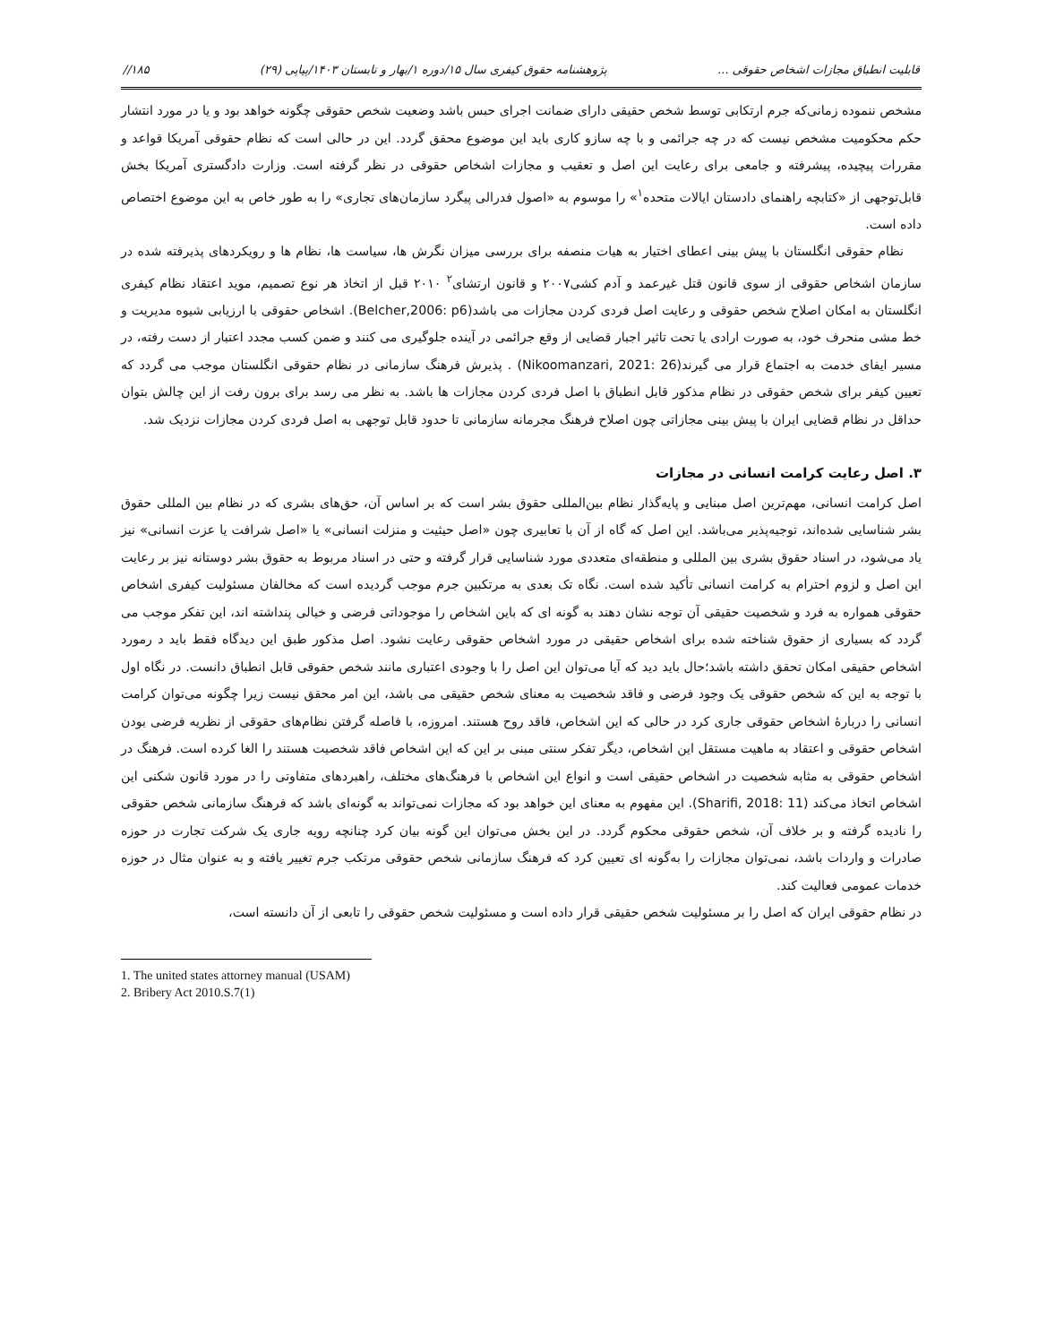قابلیت انطباق مجازات اشخاص حقوقی ... پژوهشنامه حقوق کیفری سال ۱۵/دوره ۱/بهار و تابستان ۱۴۰۳/پیاپی (۲۹) ۱۸۵//
مشخص ننموده زمانی‌که جرم ارتکابی توسط شخص حقیقی دارای ضمانت اجرای حبس باشد وضعیت شخص حقوقی چگونه خواهد بود و یا در مورد انتشار حکم محکومیت مشخص نیست که در چه جرائمی و با چه سازو کاری باید این موضوع محقق گردد. این در حالی است که نظام حقوقی آمریکا قواعد و مقررات پیچیده، پیشرفته و جامعی برای رعایت این اصل و تعقیب و مجازات اشخاص حقوقی در نظر گرفته است. وزارت دادگستری آمریکا بخش قابل‌توجهی از «کتابچه راهنمای دادستان ایالات متحده<sup>۱</sup>» را موسوم به «اصول فدرالی پیگرد سازمان‌های تجاری» را به طور خاص به این موضوع اختصاص داده است.
نظام حقوقی انگلستان با پیش بینی اعطای اختیار به هیات منصفه برای بررسی میزان نگرش ها، سیاست ها، نظام ها و رویکردهای پذیرفته شده در سازمان اشخاص حقوقی از سوی قانون قتل غیرعمد و آدم کشی۲۰۰۷ و قانون ارتشای<sup>۲</sup> ۲۰۱۰ قبل از اتخاذ هر نوع تصمیم، موید اعتقاد نظام کیفری انگلستان به امکان اصلاح شخص حقوقی و رعایت اصل فردی کردن مجازات می باشد(Belcher,2006: p6). اشخاص حقوقی با ارزیابی شیوه مدیریت و خط مشی منحرف خود، به صورت ارادی یا تحت تاثیر اجبار قضایی از وقع جرائمی در آینده جلوگیری می کنند و ضمن کسب مجدد اعتبار از دست رفته، در مسیر ایفای خدمت به اجتماع قرار می گیرند(Nikoomanzari, 2021: 26) . پذیرش فرهنگ سازمانی در نظام حقوقی انگلستان موجب می گردد که تعیین کیفر برای شخص حقوقی در نظام مذکور قابل انطباق با اصل فردی کردن مجازات ها باشد. به نظر می رسد برای برون رفت از این چالش بتوان حداقل در نظام قضایی ایران با پیش بینی مجازاتی چون اصلاح فرهنگ مجرمانه سازمانی تا حدود قابل توجهی به اصل فردی کردن مجازات نزدیک شد.
۳. اصل رعایت کرامت انسانی در مجازات
اصل کرامت انسانی، مهم‌ترین اصل مبنایی و پایه‌گذار نظام بین‌المللی حقوق بشر است که بر اساس آن، حق‌های بشری که در نظام بین المللی حقوق بشر شناسایی شده‌اند، توجیه‌پذیر می‌باشد. این اصل که گاه از آن با تعابیری چون «اصل حیثیت و منزلت انسانی» یا «اصل شرافت یا عزت انسانی» نیز یاد می‌شود، در اسناد حقوق بشری بین المللی و منطقه‌ای متعددی مورد شناسایی قرار گرفته و حتی در اسناد مربوط به حقوق بشر دوستانه نیز بر رعایت این اصل و لزوم احترام به کرامت انسانی تأکید شده است. نگاه تک بعدی به مرتکبین جرم موجب گردیده است که مخالفان مسئولیت کیفری اشخاص حقوقی همواره به فرد و شخصیت حقیقی آن توجه نشان دهند به گونه ای که باین اشخاص را موجوداتی فرضی و خیالی پنداشته اند، این تفکر موجب می گردد که بسیاری از حقوق شناخته شده برای اشخاص حقیقی در مورد اشخاص حقوقی رعایت نشود. اصل مذکور طبق این دیدگاه فقط باید د رمورد اشخاص حقیقی امکان تحقق داشته باشد؛حال باید دید که آیا می‌توان این اصل را با وجودی اعتباری مانند شخص حقوقی قابل انطباق دانست. در نگاه اول با توجه به این که شخص حقوقی یک وجود فرضی و فاقد شخصیت به معنای شخص حقیقی می باشد، این امر محقق نیست زیرا چگونه می‌توان کرامت انسانی را دربارهٔ اشخاص حقوقی جاری کرد در حالی که این اشخاص، فاقد روح هستند. امروزه، با فاصله گرفتن نظام‌های حقوقی از نظریه فرضی بودن اشخاص حقوقی و اعتقاد به ماهیت مستقل این اشخاص، دیگر تفکر سنتی مبنی بر این که این اشخاص فاقد شخصیت هستند را الغا کرده است. فرهنگ در اشخاص حقوقی به مثابه شخصیت در اشخاص حقیقی است و انواع این اشخاص با فرهنگ‌های مختلف، راهبردهای متفاوتی را در مورد قانون شکنی این اشخاص اتخاذ می‌کند (Sharifi, 2018: 11). این مفهوم به معنای این خواهد بود که مجازات نمی‌تواند به گونه‌ای باشد که فرهنگ سازمانی شخص حقوقی را نادیده گرفته و بر خلاف آن، شخص حقوقی محکوم گردد. در این بخش می‌توان این گونه بیان کرد چنانچه رویه جاری یک شرکت تجارت در حوزه صادرات و واردات باشد، نمی‌توان مجازات را به‌گونه ای تعیین کرد که فرهنگ سازمانی شخص حقوقی مرتکب جرم تغییر یافته و به عنوان مثال در حوزه خدمات عمومی فعالیت کند.
در نظام حقوقی ایران که اصل را بر مسئولیت شخص حقیقی قرار داده است و مسئولیت شخص حقوقی را تابعی از آن دانسته است،
1. The united states attorney manual (USAM)
2. Bribery Act 2010.S.7(1)